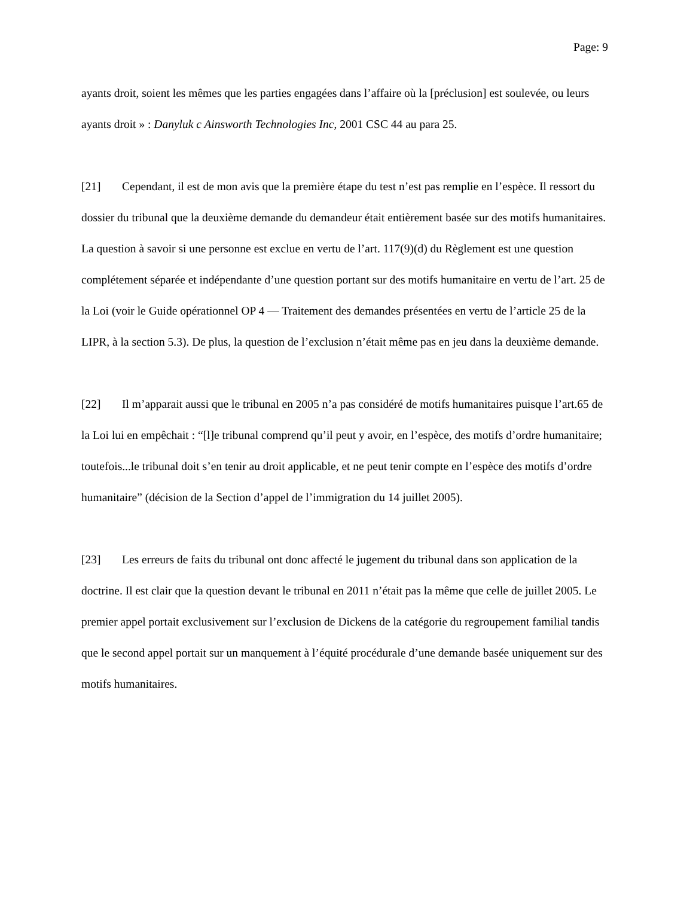Page: 9
ayants droit, soient les mêmes que les parties engagées dans l’affaire où la [préclusion] est soulevée, ou leurs ayants droit » : Danyluk c Ainsworth Technologies Inc, 2001 CSC 44 au para 25.
[21] Cependant, il est de mon avis que la première étape du test n’est pas remplie en l’espèce. Il ressort du dossier du tribunal que la deuxième demande du demandeur était entièrement basée sur des motifs humanitaires. La question à savoir si une personne est exclue en vertu de l’art. 117(9)(d) du Règlement est une question complétement séparée et indépendante d’une question portant sur des motifs humanitaire en vertu de l’art. 25 de la Loi (voir le Guide opérationnel OP 4 — Traitement des demandes présentées en vertu de l’article 25 de la LIPR, à la section 5.3). De plus, la question de l’exclusion n’était même pas en jeu dans la deuxième demande.
[22] Il m’apparait aussi que le tribunal en 2005 n’a pas considéré de motifs humanitaires puisque l’art.65 de la Loi lui en empêchait : “[l]e tribunal comprend qu’il peut y avoir, en l’espèce, des motifs d’ordre humanitaire; toutefois...le tribunal doit s’en tenir au droit applicable, et ne peut tenir compte en l’espèce des motifs d’ordre humanitaire” (décision de la Section d’appel de l’immigration du 14 juillet 2005).
[23] Les erreurs de faits du tribunal ont donc affecté le jugement du tribunal dans son application de la doctrine. Il est clair que la question devant le tribunal en 2011 n’était pas la même que celle de juillet 2005. Le premier appel portait exclusivement sur l’exclusion de Dickens de la catégorie du regroupement familial tandis que le second appel portait sur un manquement à l’équité procédurale d’une demande basée uniquement sur des motifs humanitaires.